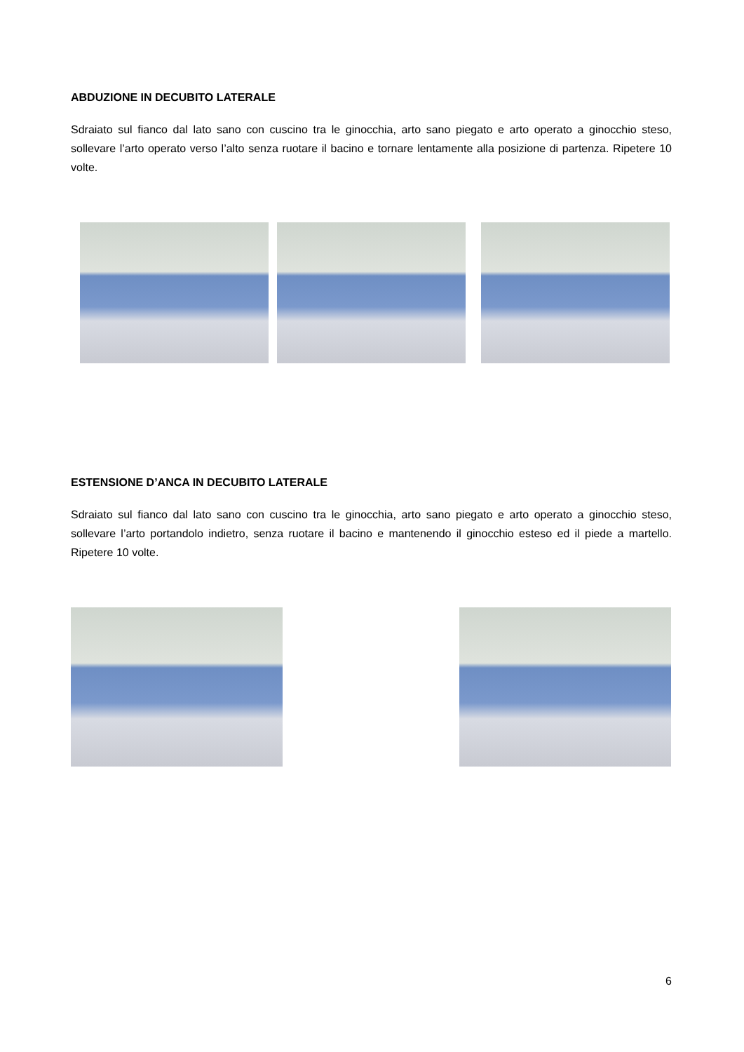ABDUZIONE IN DECUBITO LATERALE
Sdraiato sul fianco dal lato sano con cuscino tra le ginocchia, arto sano piegato e arto operato a ginocchio steso, sollevare l’arto operato verso l’alto senza ruotare il bacino e tornare lentamente alla posizione di partenza. Ripetere 10 volte.
ESTENSIONE D’ANCA IN DECUBITO LATERALE
Sdraiato sul fianco dal lato sano con cuscino tra le ginocchia, arto sano piegato e arto operato a ginocchio steso, sollevare l’arto portandolo indietro, senza ruotare il bacino e mantenendo il ginocchio esteso ed il piede a martello. Ripetere 10 volte.
6